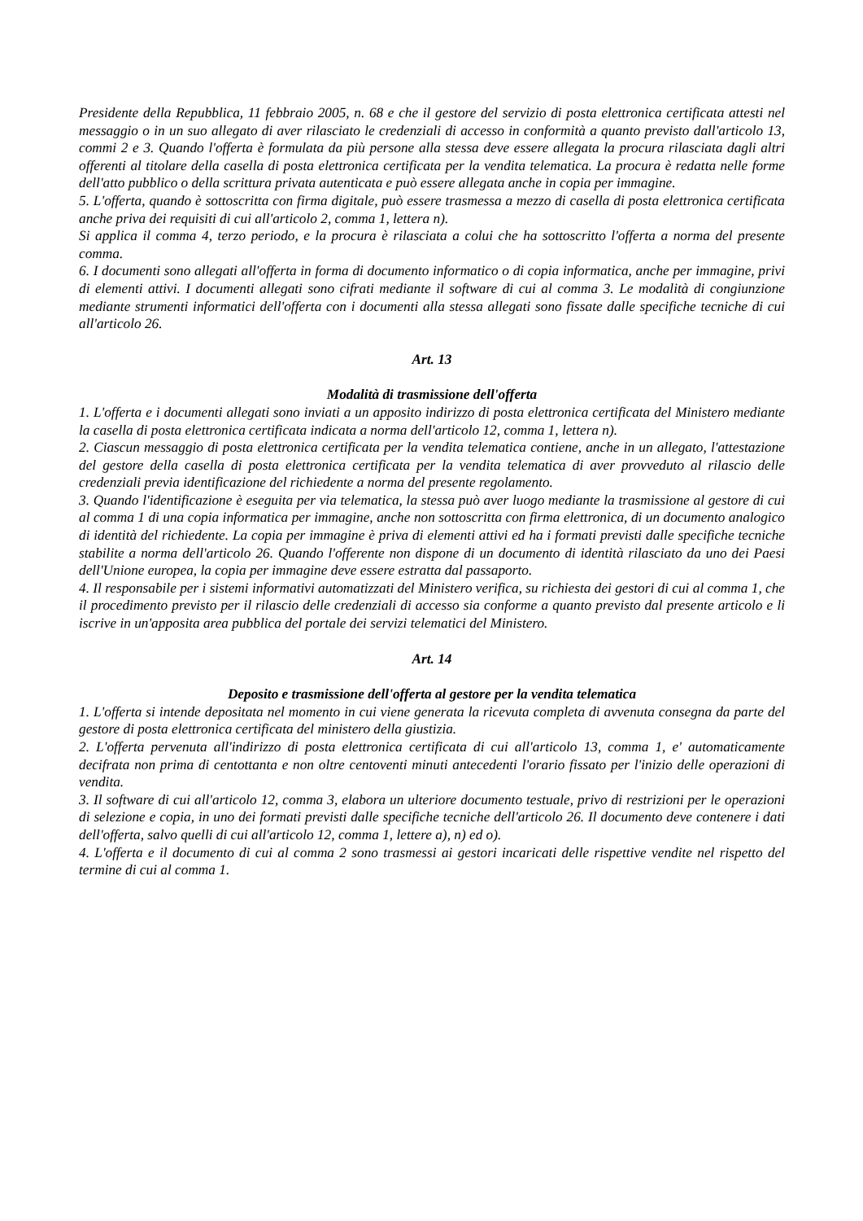Presidente della Repubblica, 11 febbraio 2005, n. 68 e che il gestore del servizio di posta elettronica certificata attesti nel messaggio o in un suo allegato di aver rilasciato le credenziali di accesso in conformità a quanto previsto dall'articolo 13, commi 2 e 3. Quando l'offerta è formulata da più persone alla stessa deve essere allegata la procura rilasciata dagli altri offerenti al titolare della casella di posta elettronica certificata per la vendita telematica. La procura è redatta nelle forme dell'atto pubblico o della scrittura privata autenticata e può essere allegata anche in copia per immagine.
5. L'offerta, quando è sottoscritta con firma digitale, può essere trasmessa a mezzo di casella di posta elettronica certificata anche priva dei requisiti di cui all'articolo 2, comma 1, lettera n).
Si applica il comma 4, terzo periodo, e la procura è rilasciata a colui che ha sottoscritto l'offerta a norma del presente comma.
6. I documenti sono allegati all'offerta in forma di documento informatico o di copia informatica, anche per immagine, privi di elementi attivi. I documenti allegati sono cifrati mediante il software di cui al comma 3. Le modalità di congiunzione mediante strumenti informatici dell'offerta con i documenti alla stessa allegati sono fissate dalle specifiche tecniche di cui all'articolo 26.
Art. 13
Modalità di trasmissione dell'offerta
1. L'offerta e i documenti allegati sono inviati a un apposito indirizzo di posta elettronica certificata del Ministero mediante la casella di posta elettronica certificata indicata a norma dell'articolo 12, comma 1, lettera n).
2. Ciascun messaggio di posta elettronica certificata per la vendita telematica contiene, anche in un allegato, l'attestazione del gestore della casella di posta elettronica certificata per la vendita telematica di aver provveduto al rilascio delle credenziali previa identificazione del richiedente a norma del presente regolamento.
3. Quando l'identificazione è eseguita per via telematica, la stessa può aver luogo mediante la trasmissione al gestore di cui al comma 1 di una copia informatica per immagine, anche non sottoscritta con firma elettronica, di un documento analogico di identità del richiedente. La copia per immagine è priva di elementi attivi ed ha i formati previsti dalle specifiche tecniche stabilite a norma dell'articolo 26. Quando l'offerente non dispone di un documento di identità rilasciato da uno dei Paesi dell'Unione europea, la copia per immagine deve essere estratta dal passaporto.
4. Il responsabile per i sistemi informativi automatizzati del Ministero verifica, su richiesta dei gestori di cui al comma 1, che il procedimento previsto per il rilascio delle credenziali di accesso sia conforme a quanto previsto dal presente articolo e li iscrive in un'apposita area pubblica del portale dei servizi telematici del Ministero.
Art. 14
Deposito e trasmissione dell'offerta al gestore per la vendita telematica
1. L'offerta si intende depositata nel momento in cui viene generata la ricevuta completa di avvenuta consegna da parte del gestore di posta elettronica certificata del ministero della giustizia.
2. L'offerta pervenuta all'indirizzo di posta elettronica certificata di cui all'articolo 13, comma 1, e' automaticamente decifrata non prima di centottanta e non oltre centoventi minuti antecedenti l'orario fissato per l'inizio delle operazioni di vendita.
3. Il software di cui all'articolo 12, comma 3, elabora un ulteriore documento testuale, privo di restrizioni per le operazioni di selezione e copia, in uno dei formati previsti dalle specifiche tecniche dell'articolo 26. Il documento deve contenere i dati dell'offerta, salvo quelli di cui all'articolo 12, comma 1, lettere a), n) ed o).
4. L'offerta e il documento di cui al comma 2 sono trasmessi ai gestori incaricati delle rispettive vendite nel rispetto del termine di cui al comma 1.